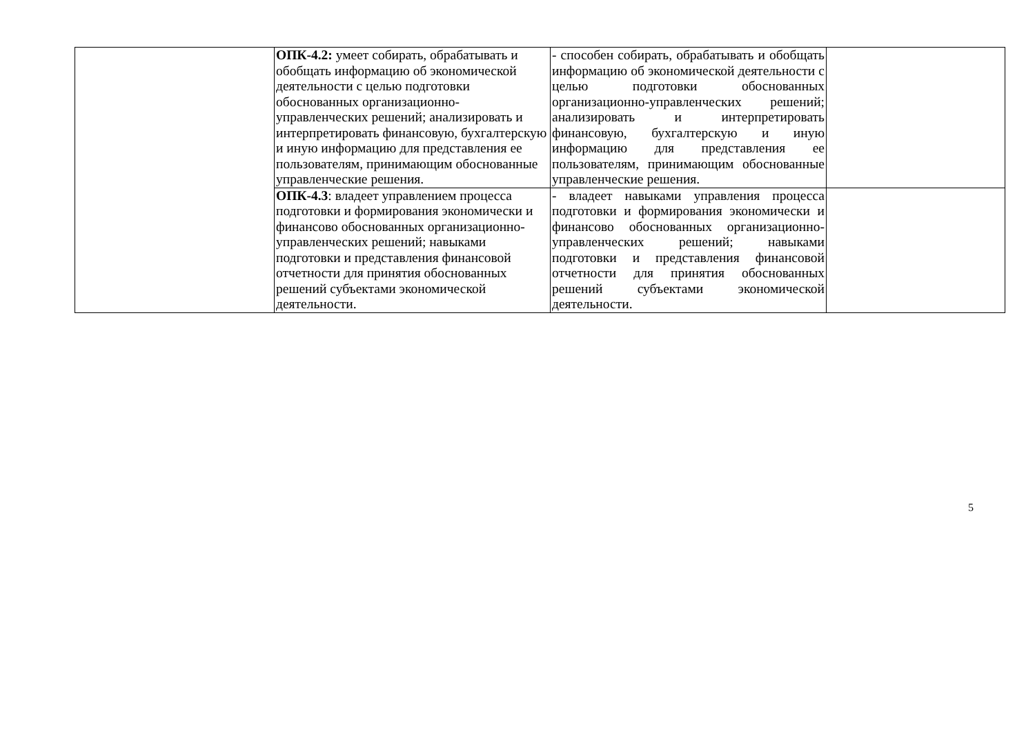| | ОПК-4.2: умеет собирать, обрабатывать и обобщать информацию об экономической деятельности с целью подготовки обоснованных организационно-управленческих решений; анализировать и интерпретировать финансовую, бухгалтерскую и иную информацию для представления ее пользователям, принимающим обоснованные управленческие решения. | - способен собирать, обрабатывать и обобщать информацию об экономической деятельности с целью подготовки обоснованных организационно-управленческих решений; анализировать и интерпретировать финансовую, бухгалтерскую и иную информацию для представления ее пользователям, принимающим обоснованные управленческие решения. | |
| | ОПК-4.3 : владеет управлением процесса подготовки и формирования экономически и финансово обоснованных организационно-управленческих решений; навыками подготовки и представления финансовой отчетности для принятия обоснованных решений субъектами экономической деятельности. | - владеет навыками управления процесса подготовки и формирования экономически и финансово обоснованных организационно-управленческих решений; навыками подготовки и представления финансовой отчетности для принятия обоснованных решений субъектами экономической деятельности. | |
5